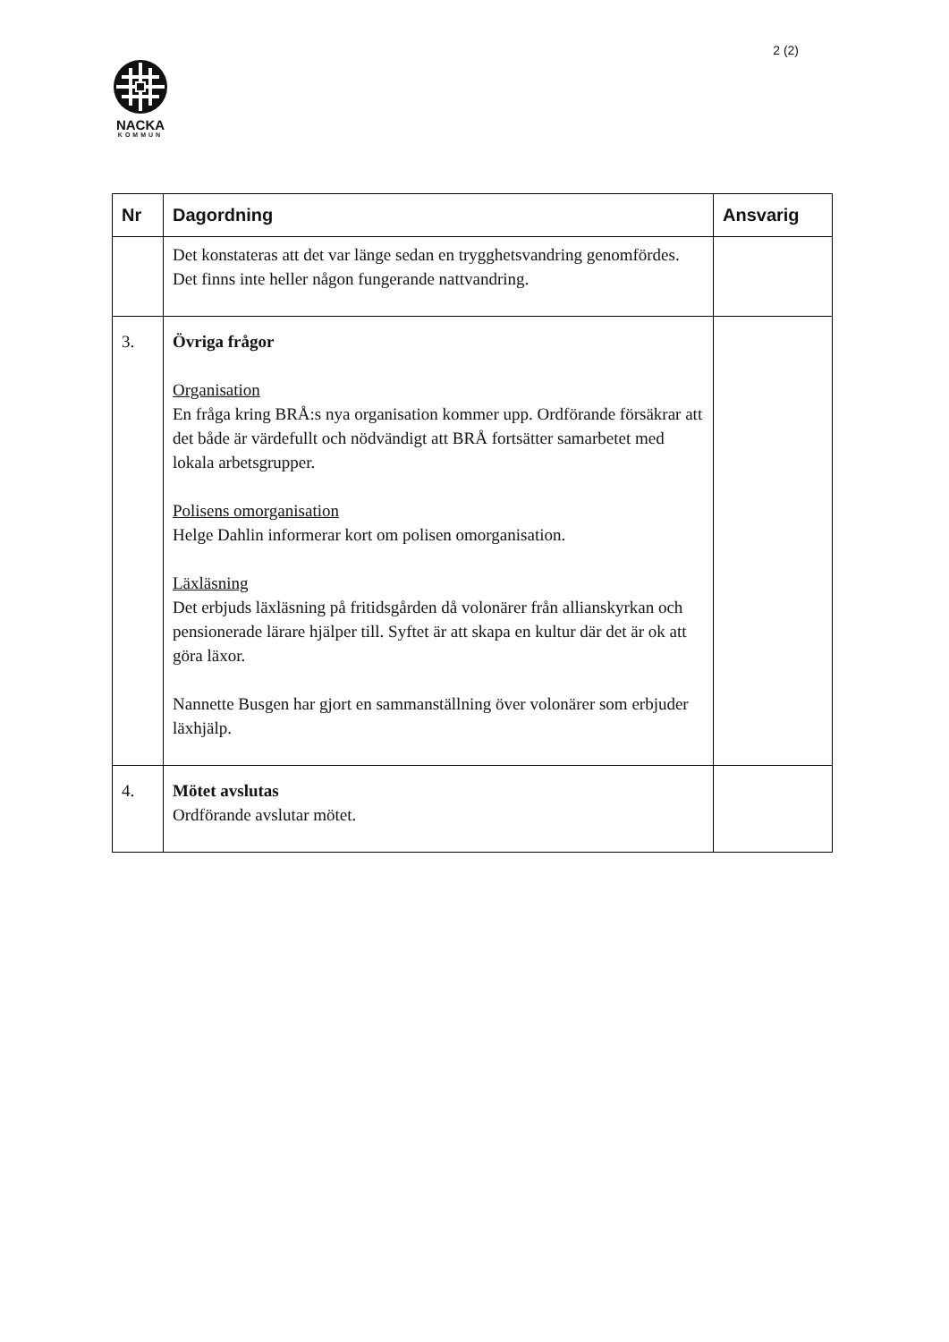2 (2)
NACKA
KOMMUN
| Nr | Dagordning | Ansvarig |
| --- | --- | --- |
| | Det konstateras att det var länge sedan en trygghetsvandring genomfördes. Det finns inte heller någon fungerande nattvandring. | |
| 3. | Övriga frågor Organisation En fråga kring BRÅ:s nya organisation kommer upp. Ordförande försäkrar att det både är värdefullt och nödvändigt att BRÅ fortsätter samarbetet med lokala arbetsgrupper. Polisens omorganisation Helge Dahlin informerar kort om polisen omorganisation. Läxläsning Det erbjuds läxläsning på fritidsgården då volonärer från allianskyrkan och pensionerade lärare hjälper till. Syftet är att skapa en kultur där det är ok att göra läxor. Nannette Busgen har gjort en sammanställning över volonärer som erbjuder läxhjälp. | |
| 4. | Mötet avslutas Ordförande avslutar mötet. | |